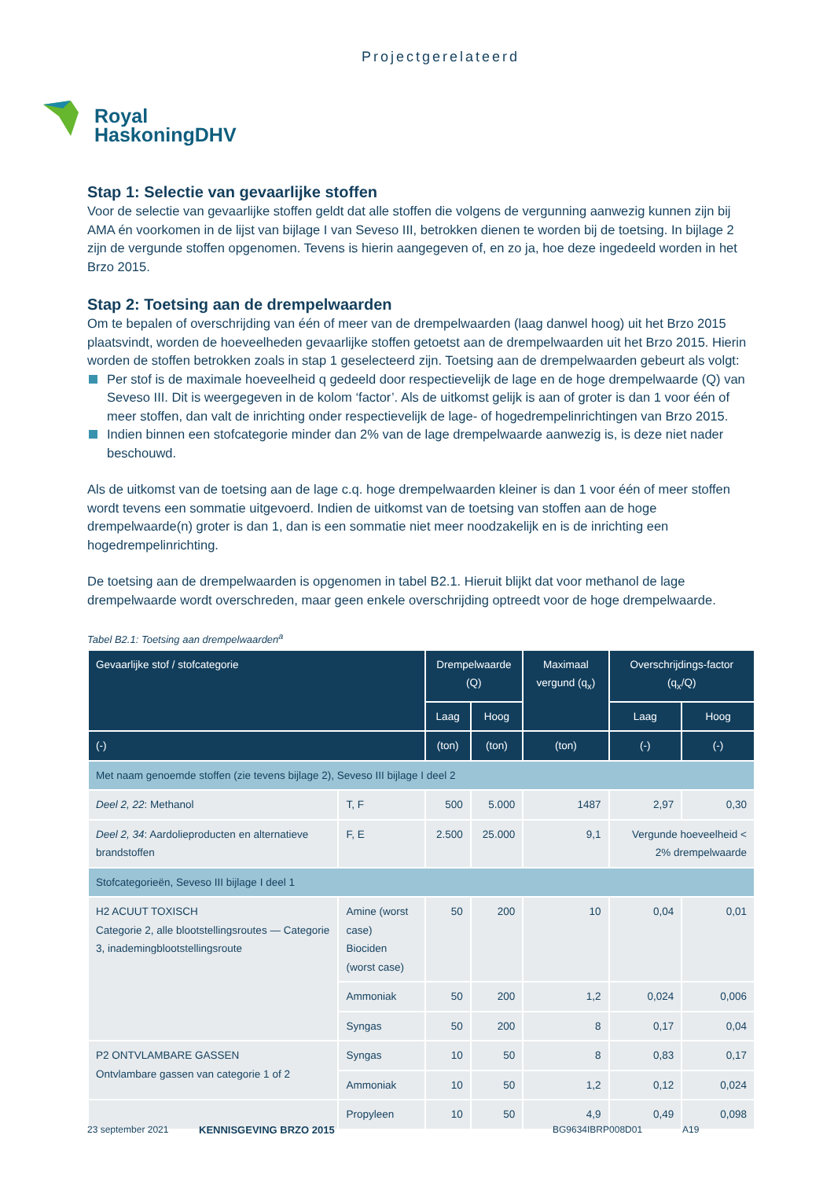Projectgerelateerd
Royal
HaskoningDHV
Stap 1: Selectie van gevaarlijke stoffen
Voor de selectie van gevaarlijke stoffen geldt dat alle stoffen die volgens de vergunning aanwezig kunnen zijn bij AMA én voorkomen in de lijst van bijlage I van Seveso III, betrokken dienen te worden bij de toetsing. In bijlage 2 zijn de vergunde stoffen opgenomen. Tevens is hierin aangegeven of, en zo ja, hoe deze ingedeeld worden in het Brzo 2015.
Stap 2: Toetsing aan de drempelwaarden
Om te bepalen of overschrijding van één of meer van de drempelwaarden (laag danwel hoog) uit het Brzo 2015 plaatsvindt, worden de hoeveelheden gevaarlijke stoffen getoetst aan de drempelwaarden uit het Brzo 2015. Hierin worden de stoffen betrokken zoals in stap 1 geselecteerd zijn. Toetsing aan de drempelwaarden gebeurt als volgt:
Per stof is de maximale hoeveelheid q gedeeld door respectievelijk de lage en de hoge drempelwaarde (Q) van Seveso III. Dit is weergegeven in de kolom ‘factor’. Als de uitkomst gelijk is aan of groter is dan 1 voor één of meer stoffen, dan valt de inrichting onder respectievelijk de lage- of hogedrempelinrichtingen van Brzo 2015.
Indien binnen een stofcategorie minder dan 2% van de lage drempelwaarde aanwezig is, is deze niet nader beschouwd.
Als de uitkomst van de toetsing aan de lage c.q. hoge drempelwaarden kleiner is dan 1 voor één of meer stoffen wordt tevens een sommatie uitgevoerd. Indien de uitkomst van de toetsing van stoffen aan de hoge drempelwaarde(n) groter is dan 1, dan is een sommatie niet meer noodzakelijk en is de inrichting een hogedrempelinrichting.
De toetsing aan de drempelwaarden is opgenomen in tabel B2.1. Hieruit blijkt dat voor methanol de lage drempelwaarde wordt overschreden, maar geen enkele overschrijding optreedt voor de hoge drempelwaarde.
Tabel B2.1: Toetsing aan drempelwaarden<sup>a</sup>
| Gevaarlijke stof / stofcategorie | | | Drempelwaarde (Q) | | Maximaal vergund (q<sub>x</sub>) | Overschrijdings-factor (q<sub>x</sub>/Q) | |
| --- | --- | --- | --- | --- | --- | --- | --- |
| | | | Laag | Hoog | | Laag | Hoog |
| (-) | | | (ton) | (ton) | (ton) | (-) | (-) |
| Met naam genoemde stoffen (zie tevens bijlage 2), Seveso III bijlage I deel 2 | | | | | | | |
| Deel 2, 22 : Methanol | | T, F | 500 | 5.000 | 1487 | 2,97 | 0,30 |
| Deel 2, 34 : Aardolieproducten en alternatieve brandstoffen | | F, E | 2.500 | 25.000 | 9,1 | Vergunde hoeveelheid < 2% drempelwaarde | |
| Stofcategorieën, Seveso III bijlage I deel 1 | | | | | | | |
| H2 ACUUT TOXISCH Categorie 2, alle blootstellingsroutes — Categorie 3, inademingblootstellingsroute | Amine (worst case) Biociden (worst case) | | 50 | 200 | 10 | 0,04 | 0,01 |
| | Ammoniak | | 50 | 200 | 1,2 | 0,024 | 0,006 |
| | Syngas | | 50 | 200 | 8 | 0,17 | 0,04 |
| P2 ONTVLAMBARE GASSEN Ontvlambare gassen van categorie 1 of 2 | Syngas | | 10 | 50 | 8 | 0,83 | 0,17 |
| | Ammoniak | | 10 | 50 | 1,2 | 0,12 | 0,024 |
| | Propyleen | | 10 | 50 | 4,9 | 0,49 | 0,098 |
23 september 2021 KENNISGEVING BRZO 2015 BG9634IBRP008D01 A19